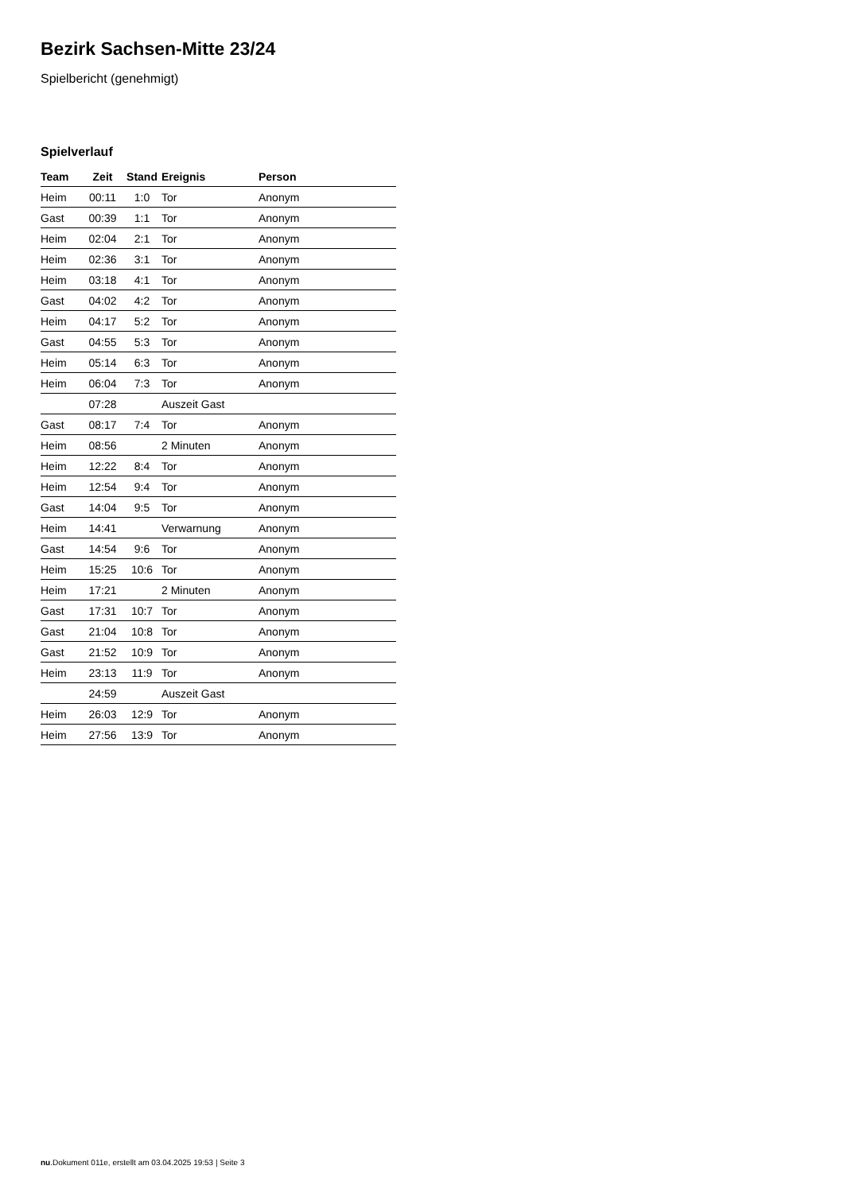Bezirk Sachsen-Mitte 23/24
Spielbericht (genehmigt)
Spielverlauf
| Team | Zeit | Stand | Ereignis | Person |
| --- | --- | --- | --- | --- |
| Heim | 00:11 | 1:0 | Tor | Anonym |
| Gast | 00:39 | 1:1 | Tor | Anonym |
| Heim | 02:04 | 2:1 | Tor | Anonym |
| Heim | 02:36 | 3:1 | Tor | Anonym |
| Heim | 03:18 | 4:1 | Tor | Anonym |
| Gast | 04:02 | 4:2 | Tor | Anonym |
| Heim | 04:17 | 5:2 | Tor | Anonym |
| Gast | 04:55 | 5:3 | Tor | Anonym |
| Heim | 05:14 | 6:3 | Tor | Anonym |
| Heim | 06:04 | 7:3 | Tor | Anonym |
| | 07:28 | | Auszeit Gast | |
| Gast | 08:17 | 7:4 | Tor | Anonym |
| Heim | 08:56 | | 2 Minuten | Anonym |
| Heim | 12:22 | 8:4 | Tor | Anonym |
| Heim | 12:54 | 9:4 | Tor | Anonym |
| Gast | 14:04 | 9:5 | Tor | Anonym |
| Heim | 14:41 | | Verwarnung | Anonym |
| Gast | 14:54 | 9:6 | Tor | Anonym |
| Heim | 15:25 | 10:6 | Tor | Anonym |
| Heim | 17:21 | | 2 Minuten | Anonym |
| Gast | 17:31 | 10:7 | Tor | Anonym |
| Gast | 21:04 | 10:8 | Tor | Anonym |
| Gast | 21:52 | 10:9 | Tor | Anonym |
| Heim | 23:13 | 11:9 | Tor | Anonym |
| | 24:59 | | Auszeit Gast | |
| Heim | 26:03 | 12:9 | Tor | Anonym |
| Heim | 27:56 | 13:9 | Tor | Anonym |
nu.Dokument 011e, erstellt am 03.04.2025 19:53 | Seite 3